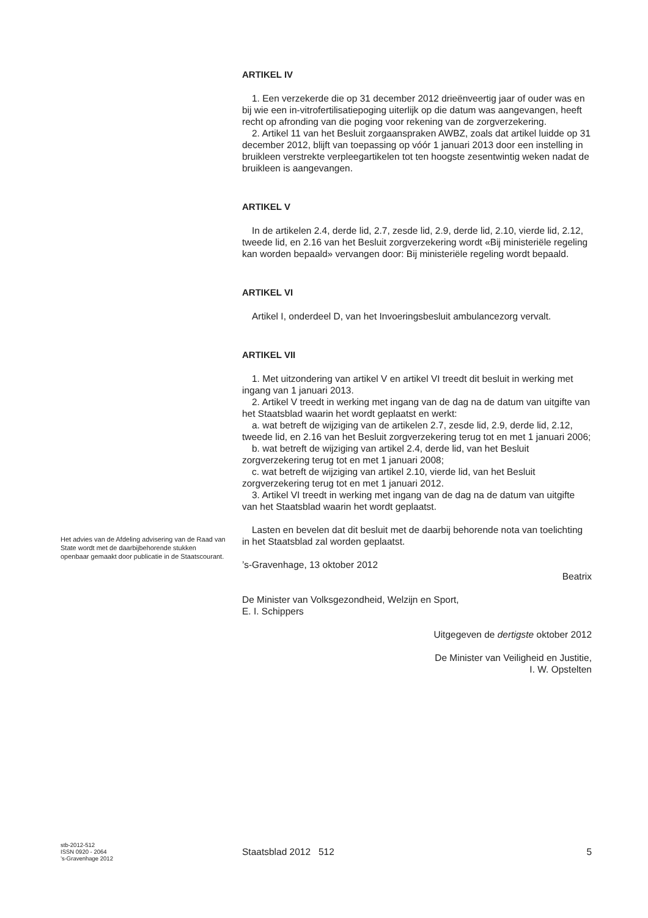ARTIKEL IV
1. Een verzekerde die op 31 december 2012 drieënveertig jaar of ouder was en bij wie een in-vitrofertilisatiepoging uiterlijk op die datum was aangevangen, heeft recht op afronding van die poging voor rekening van de zorgverzekering.
2. Artikel 11 van het Besluit zorgaanspraken AWBZ, zoals dat artikel luidde op 31 december 2012, blijft van toepassing op vóór 1 januari 2013 door een instelling in bruikleen verstrekte verpleegartikelen tot ten hoogste zesentwintig weken nadat de bruikleen is aangevangen.
ARTIKEL V
In de artikelen 2.4, derde lid, 2.7, zesde lid, 2.9, derde lid, 2.10, vierde lid, 2.12, tweede lid, en 2.16 van het Besluit zorgverzekering wordt «Bij ministeriële regeling kan worden bepaald» vervangen door: Bij ministeriële regeling wordt bepaald.
ARTIKEL VI
Artikel I, onderdeel D, van het Invoeringsbesluit ambulancezorg vervalt.
ARTIKEL VII
1. Met uitzondering van artikel V en artikel VI treedt dit besluit in werking met ingang van 1 januari 2013.
2. Artikel V treedt in werking met ingang van de dag na de datum van uitgifte van het Staatsblad waarin het wordt geplaatst en werkt:
a. wat betreft de wijziging van de artikelen 2.7, zesde lid, 2.9, derde lid, 2.12, tweede lid, en 2.16 van het Besluit zorgverzekering terug tot en met 1 januari 2006;
b. wat betreft de wijziging van artikel 2.4, derde lid, van het Besluit zorgverzekering terug tot en met 1 januari 2008;
c. wat betreft de wijziging van artikel 2.10, vierde lid, van het Besluit zorgverzekering terug tot en met 1 januari 2012.
3. Artikel VI treedt in werking met ingang van de dag na de datum van uitgifte van het Staatsblad waarin het wordt geplaatst.
Lasten en bevelen dat dit besluit met de daarbij behorende nota van toelichting in het Staatsblad zal worden geplaatst.
’s-Gravenhage, 13 oktober 2012
Beatrix
De Minister van Volksgezondheid, Welzijn en Sport,
E. I. Schippers
Uitgegeven de dertigste oktober 2012
De Minister van Veiligheid en Justitie,
I. W. Opstelten
Het advies van de Afdeling advisering van de Raad van State wordt met de daarbijbehorende stukken openbaar gemaakt door publicatie in de Staatscourant.
stb-2012-512
ISSN 0920 - 2064
’s-Gravenhage 2012
Staatsblad 2012 512 5